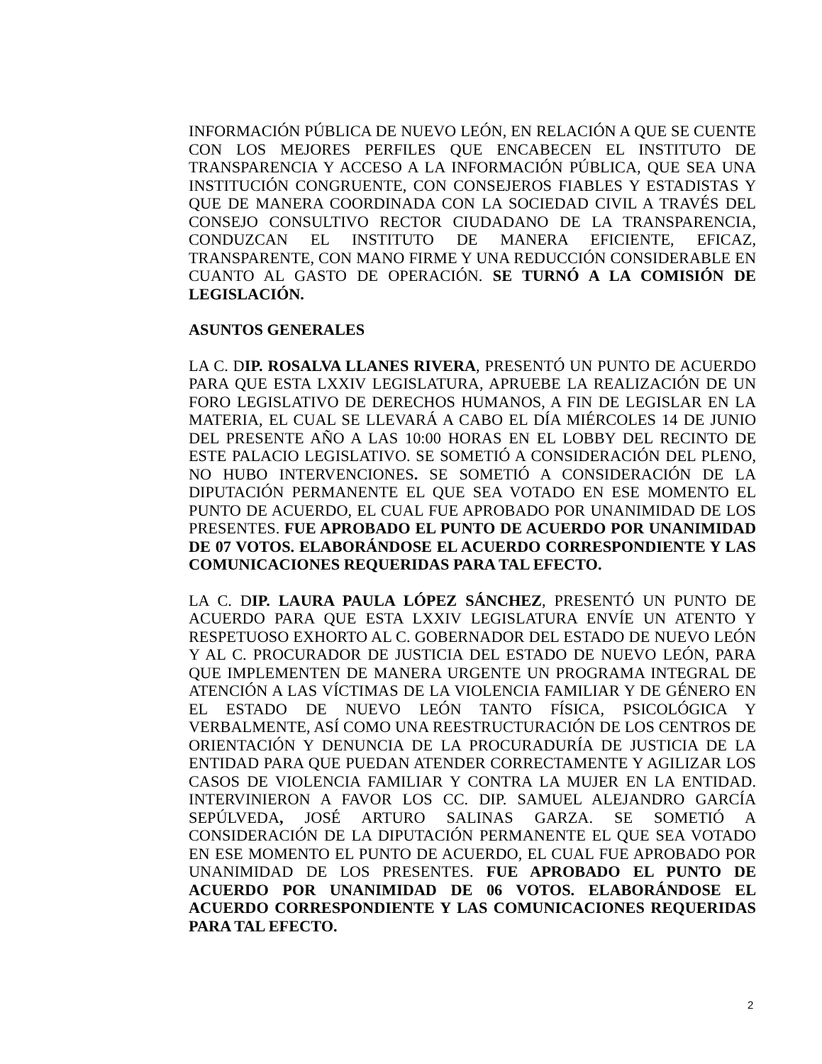INFORMACIÓN PÚBLICA DE NUEVO LEÓN, EN RELACIÓN A QUE SE CUENTE CON LOS MEJORES PERFILES QUE ENCABECEN EL INSTITUTO DE TRANSPARENCIA Y ACCESO A LA INFORMACIÓN PÚBLICA, QUE SEA UNA INSTITUCIÓN CONGRUENTE, CON CONSEJEROS FIABLES Y ESTADISTAS Y QUE DE MANERA COORDINADA CON LA SOCIEDAD CIVIL A TRAVÉS DEL CONSEJO CONSULTIVO RECTOR CIUDADANO DE LA TRANSPARENCIA, CONDUZCAN EL INSTITUTO DE MANERA EFICIENTE, EFICAZ, TRANSPARENTE, CON MANO FIRME Y UNA REDUCCIÓN CONSIDERABLE EN CUANTO AL GASTO DE OPERACIÓN. SE TURNÓ A LA COMISIÓN DE LEGISLACIÓN.
ASUNTOS GENERALES
LA C. DIP. ROSALVA LLANES RIVERA, PRESENTÓ UN PUNTO DE ACUERDO PARA QUE ESTA LXXIV LEGISLATURA, APRUEBE LA REALIZACIÓN DE UN FORO LEGISLATIVO DE DERECHOS HUMANOS, A FIN DE LEGISLAR EN LA MATERIA, EL CUAL SE LLEVARÁ A CABO EL DÍA MIÉRCOLES 14 DE JUNIO DEL PRESENTE AÑO A LAS 10:00 HORAS EN EL LOBBY DEL RECINTO DE ESTE PALACIO LEGISLATIVO. SE SOMETIÓ A CONSIDERACIÓN DEL PLENO, NO HUBO INTERVENCIONES. SE SOMETIÓ A CONSIDERACIÓN DE LA DIPUTACIÓN PERMANENTE EL QUE SEA VOTADO EN ESE MOMENTO EL PUNTO DE ACUERDO, EL CUAL FUE APROBADO POR UNANIMIDAD DE LOS PRESENTES. FUE APROBADO EL PUNTO DE ACUERDO POR UNANIMIDAD DE 07 VOTOS. ELABORÁNDOSE EL ACUERDO CORRESPONDIENTE Y LAS COMUNICACIONES REQUERIDAS PARA TAL EFECTO.
LA C. DIP. LAURA PAULA LÓPEZ SÁNCHEZ, PRESENTÓ UN PUNTO DE ACUERDO PARA QUE ESTA LXXIV LEGISLATURA ENVÍE UN ATENTO Y RESPETUOSO EXHORTO AL C. GOBERNADOR DEL ESTADO DE NUEVO LEÓN Y AL C. PROCURADOR DE JUSTICIA DEL ESTADO DE NUEVO LEÓN, PARA QUE IMPLEMENTEN DE MANERA URGENTE UN PROGRAMA INTEGRAL DE ATENCIÓN A LAS VÍCTIMAS DE LA VIOLENCIA FAMILIAR Y DE GÉNERO EN EL ESTADO DE NUEVO LEÓN TANTO FÍSICA, PSICOLÓGICA Y VERBALMENTE, ASÍ COMO UNA REESTRUCTURACIÓN DE LOS CENTROS DE ORIENTACIÓN Y DENUNCIA DE LA PROCURADURÍA DE JUSTICIA DE LA ENTIDAD PARA QUE PUEDAN ATENDER CORRECTAMENTE Y AGILIZAR LOS CASOS DE VIOLENCIA FAMILIAR Y CONTRA LA MUJER EN LA ENTIDAD. INTERVINIERON A FAVOR LOS CC. DIP. SAMUEL ALEJANDRO GARCÍA SEPÚLVEDA, JOSÉ ARTURO SALINAS GARZA. SE SOMETIÓ A CONSIDERACIÓN DE LA DIPUTACIÓN PERMANENTE EL QUE SEA VOTADO EN ESE MOMENTO EL PUNTO DE ACUERDO, EL CUAL FUE APROBADO POR UNANIMIDAD DE LOS PRESENTES. FUE APROBADO EL PUNTO DE ACUERDO POR UNANIMIDAD DE 06 VOTOS. ELABORÁNDOSE EL ACUERDO CORRESPONDIENTE Y LAS COMUNICACIONES REQUERIDAS PARA TAL EFECTO.
2